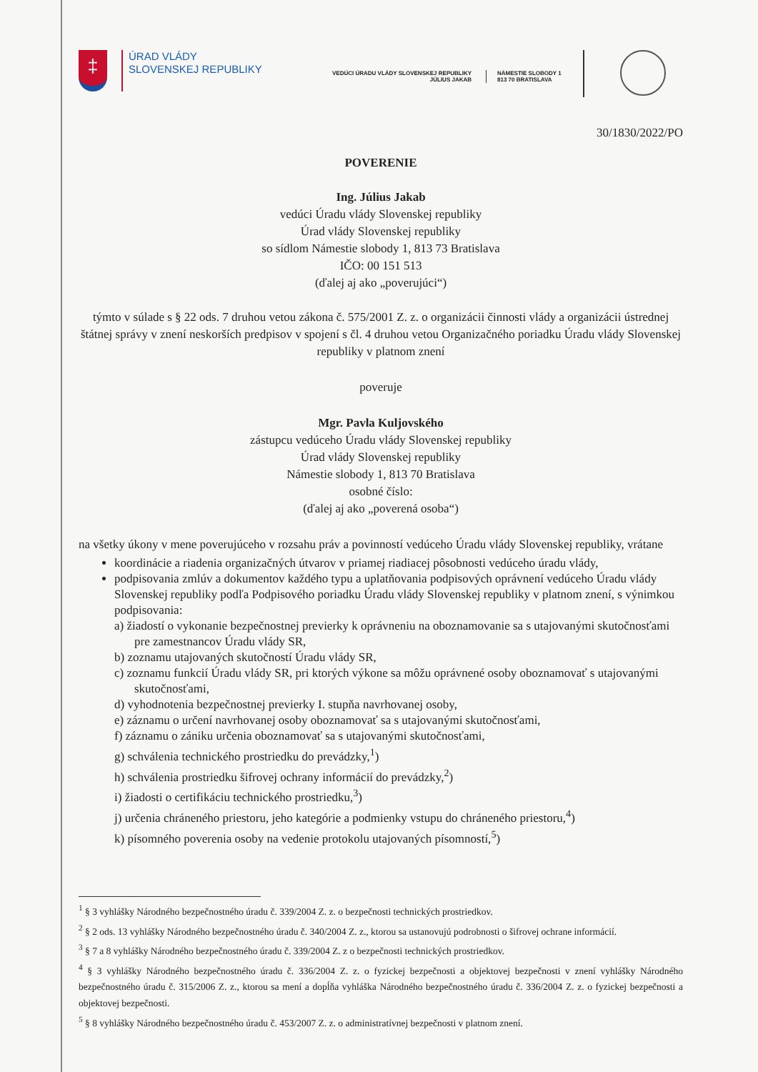‡
ÚRAD VLÁDY
SLOVENSKEJ REPUBLIKY
VEDÚCI ÚRADU VLÁDY SLOVENSKEJ REPUBLIKY
JÚLIUS JAKAB
NÁMESTIE SLOBODY 1
813 70 BRATISLAVA
30/1830/2022/PO
POVERENIE
Ing. Július Jakab
vedúci Úradu vlády Slovenskej republiky
Úrad vlády Slovenskej republiky
so sídlom Námestie slobody 1, 813 73 Bratislava
IČO: 00 151 513
(ďalej aj ako „poverujúci“)
týmto v súlade s § 22 ods. 7 druhou vetou zákona č. 575/2001 Z. z. o organizácii činnosti vlády a organizácii ústrednej štátnej správy v znení neskorších predpisov v spojení s čl. 4 druhou vetou Organizačného poriadku Úradu vlády Slovenskej republiky v platnom znení
poveruje
Mgr. Pavla Kuljovského
zástupcu vedúceho Úradu vlády Slovenskej republiky
Úrad vlády Slovenskej republiky
Námestie slobody 1, 813 70 Bratislava
osobné číslo:
(ďalej aj ako „poverená osoba“)
na všetky úkony v mene poverujúceho v rozsahu práv a povinností vedúceho Úradu vlády Slovenskej republiky, vrátane
koordinácie a riadenia organizačných útvarov v priamej riadiacej pôsobnosti vedúceho úradu vlády,
podpisovania zmlúv a dokumentov každého typu a uplatňovania podpisových oprávnení vedúceho Úradu vlády Slovenskej republiky podľa Podpisového poriadku Úradu vlády Slovenskej republiky v platnom znení, s výnimkou podpisovania:
a) žiadostí o vykonanie bezpečnostnej previerky k oprávneniu na oboznamovanie sa s utajovanými skutočnosťami pre zamestnancov Úradu vlády SR,
b) zoznamu utajovaných skutočností Úradu vlády SR,
c) zoznamu funkcií Úradu vlády SR, pri ktorých výkone sa môžu oprávnené osoby oboznamovať s utajovanými skutočnosťami,
d) vyhodnotenia bezpečnostnej previerky I. stupňa navrhovanej osoby,
e) záznamu o určení navrhovanej osoby oboznamovať sa s utajovanými skutočnosťami,
f) záznamu o zániku určenia oboznamovať sa s utajovanými skutočnosťami,
g) schválenia technického prostriedku do prevádzky,<sup>1</sup>)
h) schválenia prostriedku šifrovej ochrany informácií do prevádzky,<sup>2</sup>)
i) žiadosti o certifikáciu technického prostriedku,<sup>3</sup>)
j) určenia chráneného priestoru, jeho kategórie a podmienky vstupu do chráneného priestoru,<sup>4</sup>)
k) písomného poverenia osoby na vedenie protokolu utajovaných písomností,<sup>5</sup>)
<sup>1</sup> § 3 vyhlášky Národného bezpečnostného úradu č. 339/2004 Z. z. o bezpečnosti technických prostriedkov.
<sup>2</sup> § 2 ods. 13 vyhlášky Národného bezpečnostného úradu č. 340/2004 Z. z., ktorou sa ustanovujú podrobnosti o šifrovej ochrane informácií.
<sup>3</sup> § 7 a 8 vyhlášky Národného bezpečnostného úradu č. 339/2004 Z. z o bezpečnosti technických prostriedkov.
<sup>4</sup> § 3 vyhlášky Národného bezpečnostného úradu č. 336/2004 Z. z. o fyzickej bezpečnosti a objektovej bezpečnosti v znení vyhlášky Národného bezpečnostného úradu č. 315/2006 Z. z., ktorou sa mení a dopĺňa vyhláška Národného bezpečnostného úradu č. 336/2004 Z. z. o fyzickej bezpečnosti a objektovej bezpečnosti.
<sup>5</sup> § 8 vyhlášky Národného bezpečnostného úradu č. 453/2007 Z. z. o administratívnej bezpečnosti v platnom znení.